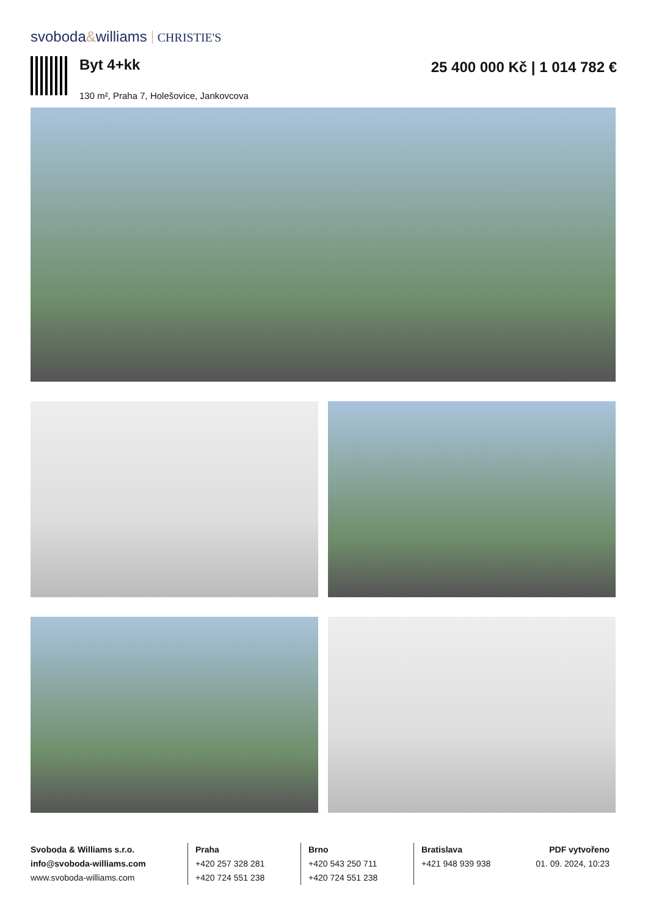svoboda&williams CHRISTIE'S
Byt 4+kk
130 m², Praha 7, Holešovice, Jankovcova
25 400 000 Kč | 1 014 782 €
Svoboda & Williams s.r.o.
info@svoboda-williams.com
www.svoboda-williams.com
Praha
+420 257 328 281
+420 724 551 238
Brno
+420 543 250 711
+420 724 551 238
Bratislava
+421 948 939 938
PDF vytvořeno
01. 09. 2024, 10:23